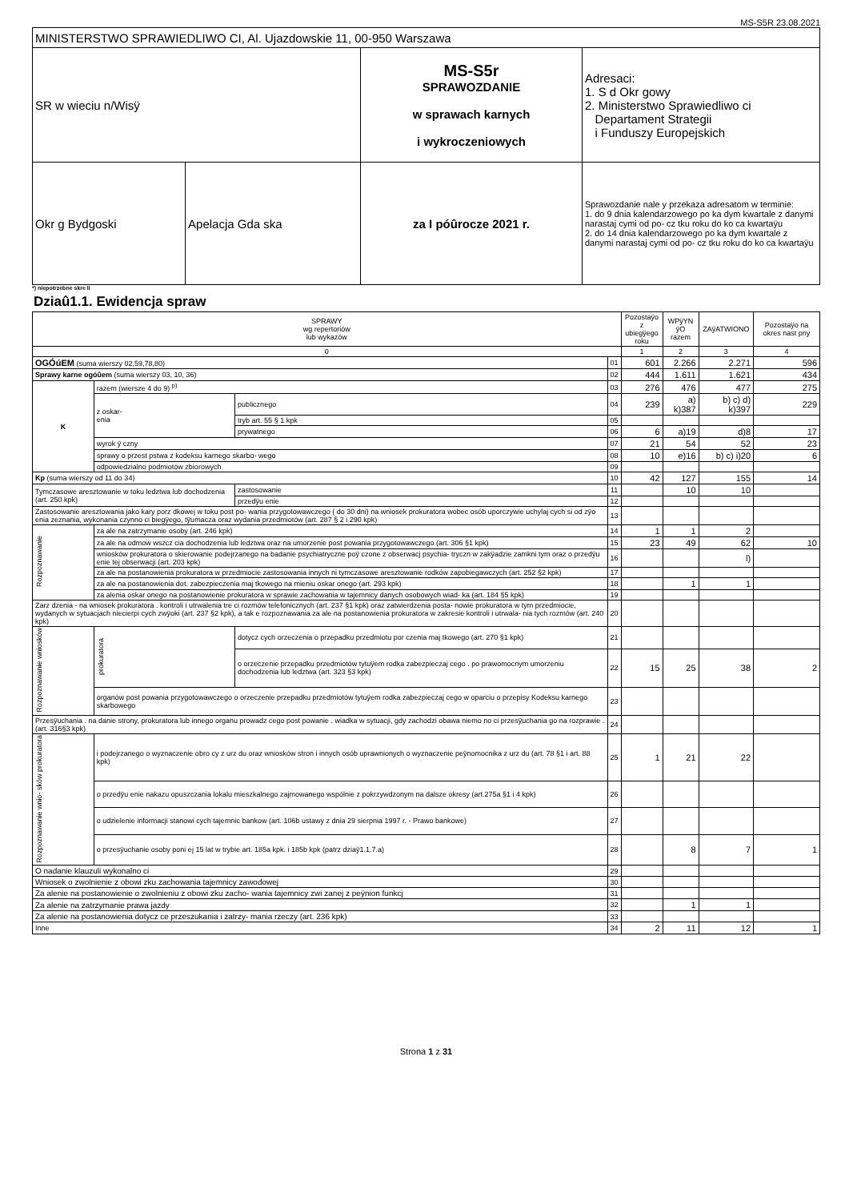MS-S5R 23.08.2021
| MINISTERSTWO SPRAWIEDLIWO CI, Al. Ujazdowskie 11, 00-950 Warszawa | | | |
| SR w wieciu n/Wisÿ | | MS-S5r SPRAWOZDANIE w sprawach karnych i wykroczeniowych | Adresaci: 1. S d Okr gowy 2. Ministerstwo Sprawiedliwo ci Departament Strategii i Funduszy Europejskich |
| Okr g Bydgoski | Apelacja Gda ska | | Sprawozdanie nale y przekaza adresatom w terminie: 1. do 9 dnia kalendarzowego po ka dym kwartale z danymi narastaj cymi od po- cz tku roku do ko ca kwartaÿu 2. do 14 dnia kalendarzowego po ka dym kwartale z danymi narastaj cymi od po- cz tku roku do ko ca kwartaÿu |
| | | za I póûrocze 2021 r. | |
*) niepotrzebne skre li
Dziaû1.1. Ewidencja spraw
| SPRAWY wg repertoriów lub wykazów | | | | Pozostaÿo z ubiegÿego roku | WPÿYN ÿO razem | ZAÿATWIONO | Pozostaÿo na okres nast pny |
| --- | --- | --- | --- | --- | --- | --- | --- |
| 0 | | | | 1 | 2 | 3 | 4 |
| OGÓúEM (suma wierszy 02,59,78,80) | | | 01 | 601 | 2.266 | 2.271 | 596 |
| Sprawy karne ogóûem (suma wierszy 03, 10, 36) | | | 02 | 444 | 1.611 | 1.621 | 434 |
| K | razem (wiersze 4 do 9) <sup>p)</sup> | | 03 | 276 | 476 | 477 | 275 |
| | z oskar- enia | publicznego | 04 | 239 | a) k)387 | b) c) d) k)397 | 229 |
| | | tryb art. 55 § 1 kpk | 05 | | | | |
| | | prywatnego | 06 | 6 | a)19 | d)8 | 17 |
| | wyrok ÿ czny | | 07 | 21 | 54 | 52 | 23 |
| | sprawy o przest pstwa z kodeksu karnego skarbo- wego | | 08 | 10 | e)16 | b) c) i)20 | 6 |
| | odpowiedzialno podmiotów zbiorowych | | 09 | | | | |
| Kp (suma wierszy od 11 do 34) | | | 10 | 42 | 127 | 155 | 14 |
| Tymczasowe aresztowanie w toku ledztwa lub dochodzenia (art. 250 kpk) | | zastosowanie | 11 | | 10 | 10 | |
| | | przedÿu enie | 12 | | | | |
| Zastosowanie aresztowania jako kary porz dkowej w toku post po- wania przygotowawczego ( do 30 dni) na wniosek prokuratora wobec osób uporczywie uchylaj cych si od zÿo enia zeznania, wykonania czynno ci biegÿego, tÿumacza oraz wydania przedmiotów (art. 287 § 2 i 290 kpk) | | | 13 | | | | |
| Rozpoznawanie | za ale na zatrzymanie osoby (art. 246 kpk) | | 14 | 1 | 1 | 2 | |
| | za ale na odmow wszcz cia dochodzenia lub ledztwa oraz na umorzenie post powania przygotowawczego (art. 306 §1 kpk) | | 15 | 23 | 49 | 62 | 10 |
| | wniosków prokuratora o skierowanie podejrzanego na badanie psychiatryczne poÿ czone z obserwacj psychia- tryczn w zakÿadzie zamkni tym oraz o przedÿu enie tej obserwacji (art. 203 kpk) | | 16 | | | l) | |
| | za ale na postanowienia prokuratora w przedmiocie zastosowania innych ni tymczasowe aresztowanie rodków zapobiegawczych (art. 252 §2 kpk) | | 17 | | | | |
| | za ale na postanowienia dot. zabezpieczenia maj tkowego na mieniu oskar onego (art. 293 kpk) | | 18 | | 1 | 1 | |
| | za alenia oskar onego na postanowienie prokuratora w sprawie zachowania w tajemnicy danych osobowych wiad- ka (art. 184 §5 kpk) | | 19 | | | | |
| Zarz dzenia - na wniosek prokuratora . kontroli i utrwalenia tre ci rozmów telefonicznych (art. 237 §1 kpk) oraz zatwierdzenia posta- nowie prokuratora w tym przedmiocie, wydanych w sytuacjach niecierpi cych zwÿoki (art. 237 §2 kpk), a tak e rozpoznawania za ale na postanowienia prokuratora w zakresie kontroli i utrwala- nia tych rozmów (art. 240 kpk) | | | 20 | | | | |
| Rozpoznawanie wniosków | prokuratora | dotycz cych orzeczenia o przepadku przedmiotu por czenia maj tkowego (art. 270 §1 kpk) | 21 | | | | |
| | | o orzeczenie przepadku przedmiotów tytuÿem rodka zabezpieczaj cego . po prawomocnym umorzeniu dochodzenia lub ledztwa (art. 323 §3 kpk) | 22 | 15 | 25 | 38 | 2 |
| | organów post powania przygotowawczego o orzeczenie przepadku przedmiotów tytuÿem rodka zabezpieczaj cego w oparciu o przepisy Kodeksu karnego skarbowego | | 23 | | | | |
| Przesÿuchania . na danie strony, prokuratora lub innego organu prowadz cego post powanie . wiadka w sytuacji, gdy zachodzi obawa niemo no ci przesÿuchania go na rozprawie . (art. 316§3 kpk) | | | 24 | | | | |
| Rozpoznawanie wnio- sków prokuratora | i podejrzanego o wyznaczenie obro cy z urz du oraz wniosków stron i innych osób uprawnionych o wyznaczenie peÿnomocnika z urz du (art. 78 §1 i art. 88 kpk) | | 25 | 1 | 21 | 22 | |
| | o przedÿu enie nakazu opuszczania lokalu mieszkalnego zajmowanego wspólnie z pokrzywdzonym na dalsze okresy (art.275a §1 i 4 kpk) | | 26 | | | | |
| | o udzielenie informacji stanowi cych tajemnic bankow (art. 106b ustawy z dnia 29 sierpnia 1997 r. - Prawo bankowe) | | 27 | | | | |
| | o przesÿuchanie osoby poni ej 15 lat w trybie art. 185a kpk. i 185b kpk (patrz dziaÿ1.1.7.a) | | 28 | | 8 | 7 | 1 |
| O nadanie klauzuli wykonalno ci | | | 29 | | | | |
| Wniosek o zwolnienie z obowi zku zachowania tajemnicy zawodowej | | | 30 | | | | |
| Za alenie na postanowienie o zwolnieniu z obowi zku zacho- wania tajemnicy zwi zanej z peÿnion funkcj | | | 31 | | | | |
| Za alenie na zatrzymanie prawa jazdy | | | 32 | | 1 | 1 | |
| Za alenie na postanowienia dotycz ce przeszukania i zatrzy- mania rzeczy (art. 236 kpk) | | | 33 | | | | |
| Inne | | | 34 | 2 | 11 | 12 | 1 |
Strona 1 z 31